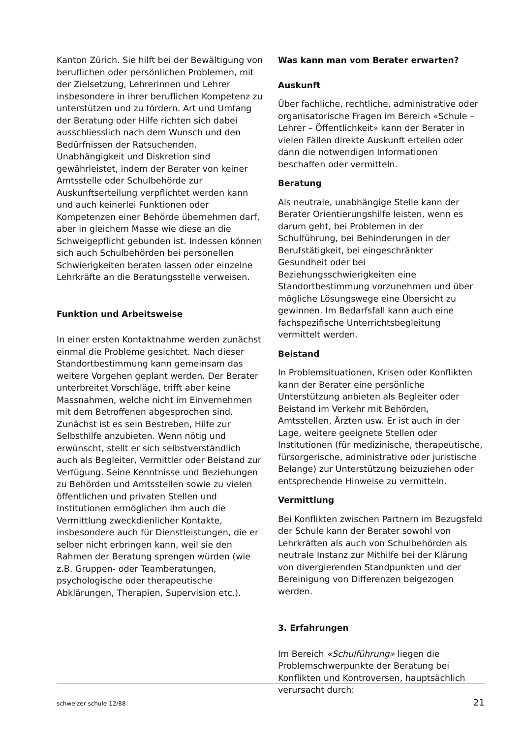Kanton Zürich. Sie hilft bei der Bewältigung von beruflichen oder persönlichen Problemen, mit der Zielsetzung, Lehrerinnen und Lehrer insbesondere in ihrer beruflichen Kompetenz zu unterstützen und zu fördern. Art und Umfang der Beratung oder Hilfe richten sich dabei ausschliesslich nach dem Wunsch und den Bedürfnissen der Ratsuchenden. Unabhängigkeit und Diskretion sind gewährleistet, indem der Berater von keiner Amtsstelle oder Schulbehörde zur Auskunftserteilung verpflichtet werden kann und auch keinerlei Funktionen oder Kompetenzen einer Behörde übernehmen darf, aber in gleichem Masse wie diese an die Schweigepflicht gebunden ist. Indessen können sich auch Schulbehörden bei personellen Schwierigkeiten beraten lassen oder einzelne Lehrkräfte an die Beratungsstelle verweisen.
Funktion und Arbeitsweise
In einer ersten Kontaktnahme werden zunächst einmal die Probleme gesichtet. Nach dieser Standortbestimmung kann gemeinsam das weitere Vorgehen geplant werden. Der Berater unterbreitet Vorschläge, trifft aber keine Massnahmen, welche nicht im Einvernehmen mit dem Betroffenen abgesprochen sind. Zunächst ist es sein Bestreben, Hilfe zur Selbsthilfe anzubieten. Wenn nötig und erwünscht, stellt er sich selbstverständlich auch als Begleiter, Vermittler oder Beistand zur Verfügung. Seine Kenntnisse und Beziehungen zu Behörden und Amtsstellen sowie zu vielen öffentlichen und privaten Stellen und Institutionen ermöglichen ihm auch die Vermittlung zweckdienlicher Kontakte, insbesondere auch für Dienstleistungen, die er selber nicht erbringen kann, weil sie den Rahmen der Beratung sprengen würden (wie z.B. Gruppen- oder Teamberatungen, psychologische oder therapeutische Abklärungen, Therapien, Supervision etc.).
Was kann man vom Berater erwarten?
Auskunft
Über fachliche, rechtliche, administrative oder organisatorische Fragen im Bereich «Schule – Lehrer – Öffentlichkeit» kann der Berater in vielen Fällen direkte Auskunft erteilen oder dann die notwendigen Informationen beschaffen oder vermitteln.
Beratung
Als neutrale, unabhängige Stelle kann der Berater Orientierungshilfe leisten, wenn es darum geht, bei Problemen in der Schulführung, bei Behinderungen in der Berufstätigkeit, bei eingeschränkter Gesundheit oder bei Beziehungsschwierigkeiten eine Standortbestimmung vorzunehmen und über mögliche Lösungswege eine Übersicht zu gewinnen. Im Bedarfsfall kann auch eine fachspezifische Unterrichtsbegleitung vermittelt werden.
Beistand
In Problemsituationen, Krisen oder Konflikten kann der Berater eine persönliche Unterstützung anbieten als Begleiter oder Beistand im Verkehr mit Behörden, Amtsstellen, Ärzten usw. Er ist auch in der Lage, weitere geeignete Stellen oder Institutionen (für medizinische, therapeutische, fürsorgerische, administrative oder juristische Belange) zur Unterstützung beizuziehen oder entsprechende Hinweise zu vermitteln.
Vermittlung
Bei Konflikten zwischen Partnern im Bezugsfeld der Schule kann der Berater sowohl von Lehrkräften als auch von Schulbehörden als neutrale Instanz zur Mithilfe bei der Klärung von divergierenden Standpunkten und der Bereinigung von Differenzen beigezogen werden.
3. Erfahrungen
Im Bereich «Schulführung» liegen die Problemschwerpunkte der Beratung bei Konflikten und Kontroversen, hauptsächlich verursacht durch:
schweizer schule 12/88 21